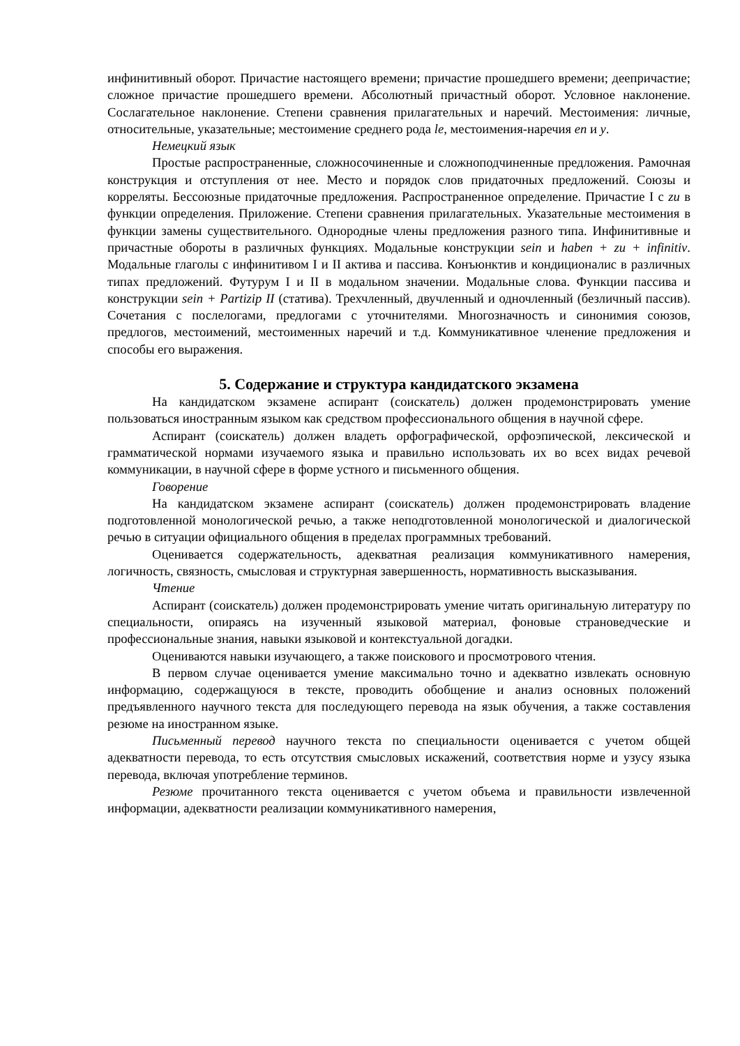инфинитивный оборот. Причастие настоящего времени; причастие прошедшего времени; деепричастие; сложное причастие прошедшего времени. Абсолютный причастный оборот. Условное наклонение. Сослагательное наклонение. Степени сравнения прилагательных и наречий. Местоимения: личные, относительные, указательные; местоимение среднего рода le, местоимения-наречия en и y.
Немецкий язык
Простые распространенные, сложносочиненные и сложноподчиненные предложения. Рамочная конструкция и отступления от нее. Место и порядок слов придаточных предложений. Союзы и корреляты. Бессоюзные придаточные предложения. Распространенное определение. Причастие I с zu в функции определения. Приложение. Степени сравнения прилагательных. Указательные местоимения в функции замены существительного. Однородные члены предложения разного типа. Инфинитивные и причастные обороты в различных функциях. Модальные конструкции sein и haben + zu + infinitiv. Модальные глаголы с инфинитивом I и II актива и пассива. Конъюнктив и кондиционалис в различных типах предложений. Футурум I и II в модальном значении. Модальные слова. Функции пассива и конструкции sein + Partizip II (статива). Трехчленный, двучленный и одночленный (безличный пассив). Сочетания с послелогами, предлогами с уточнителями. Многозначность и синонимия союзов, предлогов, местоимений, местоименных наречий и т.д. Коммуникативное членение предложения и способы его выражения.
5. Содержание и структура кандидатского экзамена
На кандидатском экзамене аспирант (соискатель) должен продемонстрировать умение пользоваться иностранным языком как средством профессионального общения в научной сфере.
Аспирант (соискатель) должен владеть орфографической, орфоэпической, лексической и грамматической нормами изучаемого языка и правильно использовать их во всех видах речевой коммуникации, в научной сфере в форме устного и письменного общения.
Говорение
На кандидатском экзамене аспирант (соискатель) должен продемонстрировать владение подготовленной монологической речью, а также неподготовленной монологической и диалогической речью в ситуации официального общения в пределах программных требований.
Оценивается содержательность, адекватная реализация коммуникативного намерения, логичность, связность, смысловая и структурная завершенность, нормативность высказывания.
Чтение
Аспирант (соискатель) должен продемонстрировать умение читать оригинальную литературу по специальности, опираясь на изученный языковой материал, фоновые страноведческие и профессиональные знания, навыки языковой и контекстуальной догадки.
Оцениваются навыки изучающего, а также поискового и просмотрового чтения.
В первом случае оценивается умение максимально точно и адекватно извлекать основную информацию, содержащуюся в тексте, проводить обобщение и анализ основных положений предъявленного научного текста для последующего перевода на язык обучения, а также составления резюме на иностранном языке.
Письменный перевод научного текста по специальности оценивается с учетом общей адекватности перевода, то есть отсутствия смысловых искажений, соответствия норме и узусу языка перевода, включая употребление терминов.
Резюме прочитанного текста оценивается с учетом объема и правильности извлеченной информации, адекватности реализации коммуникативного намерения,